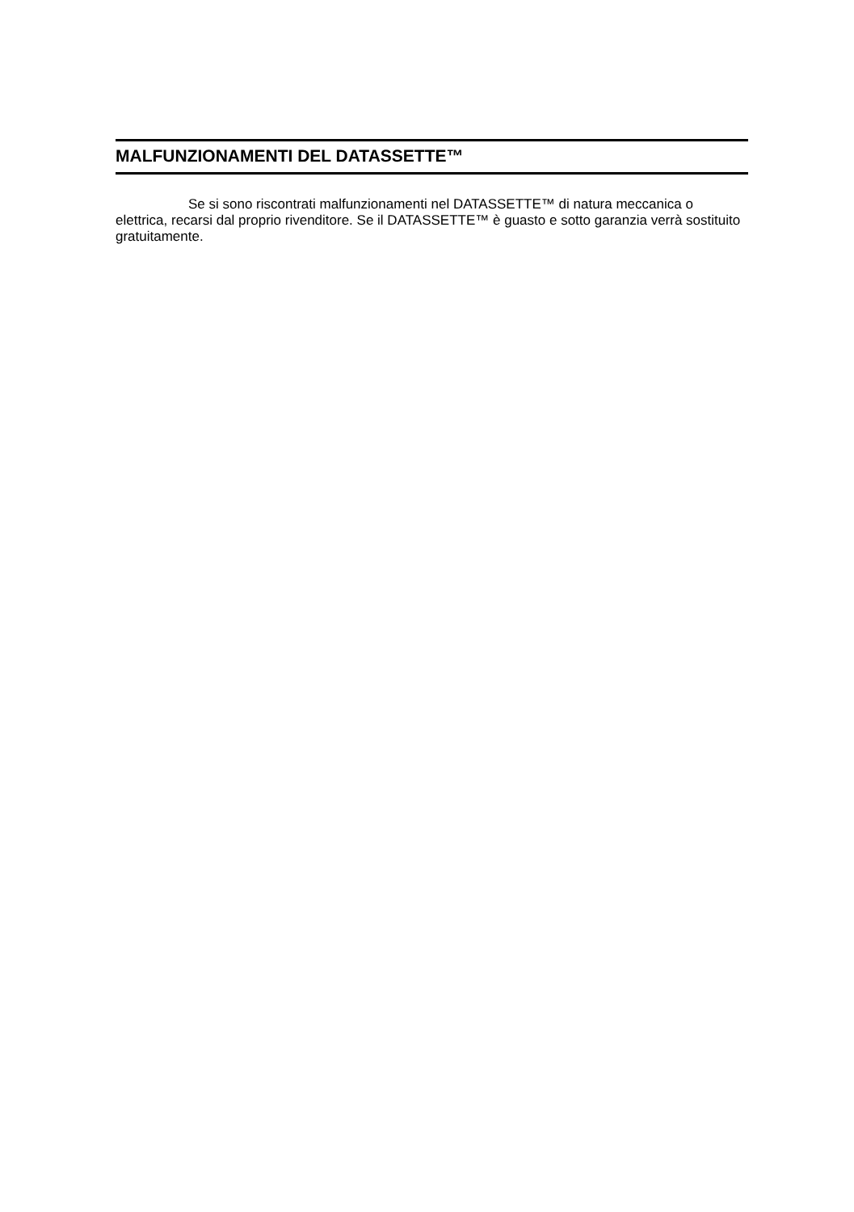MALFUNZIONAMENTI DEL DATASSETTE™
Se si sono riscontrati malfunzionamenti nel DATASSETTE™ di natura meccanica o elettrica, recarsi dal proprio rivenditore. Se il DATASSETTE™ è guasto e sotto garanzia verrà sostituito gratuitamente.